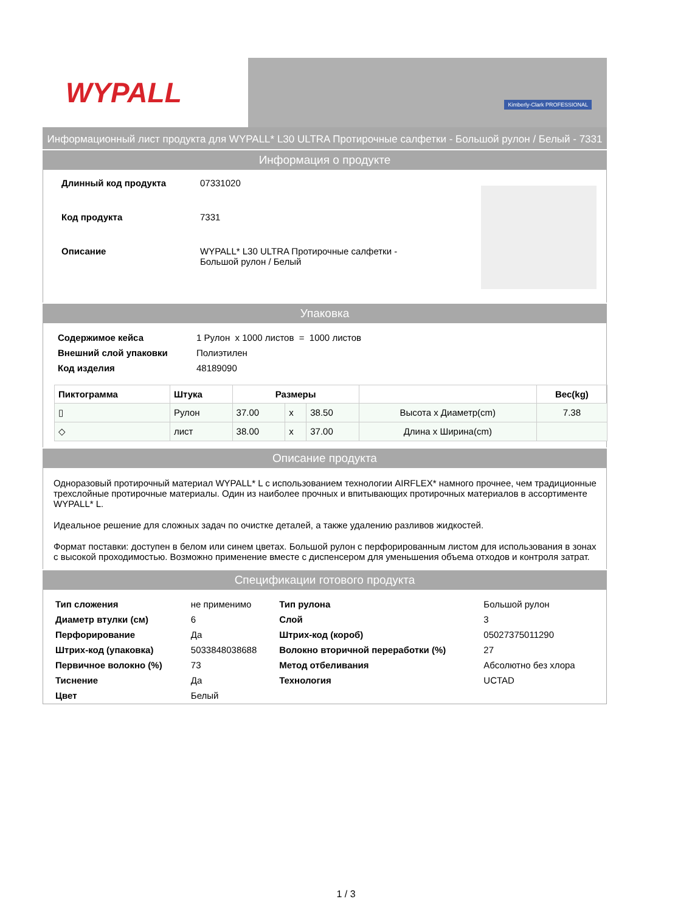WYPALL
Kimberly-Clark PROFESSIONAL
Информационный лист продукта для WYPALL* L30 ULTRA Протирочные салфетки - Большой рулон / Белый - 7331
Информация о продукте
| Длинный код продукта | 07331020 |
| Код продукта | 7331 |
| Описание | WYPALL* L30 ULTRA Протирочные салфетки - Большой рулон / Белый |
Упаковка
| Содержимое кейса | 1 Рулон x 1000 листов = 1000 листов |
| Внешний слой упаковки | Полиэтилен |
| Код изделия | 48189090 |
| Пиктограмма | Штука | Размеры | | | | Вес(kg) |
| --- | --- | --- | --- | --- | --- | --- |
| ▯ | Рулон | 37.00 | x | 38.50 | Высота x Диаметр(cm) | 7.38 |
| ◇ | лист | 38.00 | x | 37.00 | Длина x Ширина(cm) | |
Описание продукта
Одноразовый протирочный материал WYPALL* L с использованием технологии AIRFLEX* намного прочнее, чем традиционные трехслойные протирочные материалы. Один из наиболее прочных и впитывающих протирочных материалов в ассортименте WYPALL* L.
Идеальное решение для сложных задач по очистке деталей, а также удалению разливов жидкостей.
Формат поставки: доступен в белом или синем цветах. Большой рулон с перфорированным листом для использования в зонах с высокой проходимостью. Возможно применение вместе с диспенсером для уменьшения объема отходов и контроля затрат.
Спецификации готового продукта
| Тип сложения | не применимо | Тип рулона | Большой рулон |
| Диаметр втулки (см) | 6 | Слой | 3 |
| Перфорирование | Да | Штрих-код (короб) | 05027375011290 |
| Штрих-код (упаковка) | 5033848038688 | Волокно вторичной переработки (%) | 27 |
| Первичное волокно (%) | 73 | Метод отбеливания | Абсолютно без хлора |
| Тиснение | Да | Технология | UCTAD |
| Цвет | Белый | | |
1 / 3